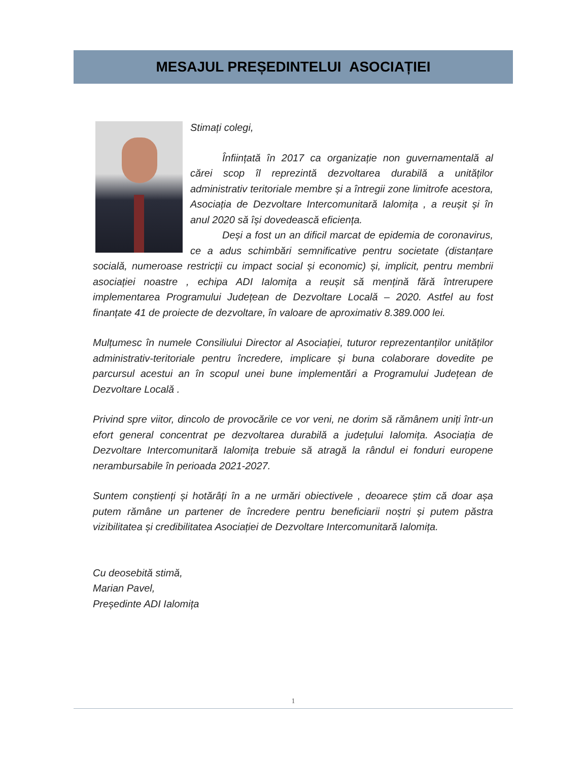MESAJUL PREȘEDINTELUI ASOCIAȚIEI
Stimați colegi,
Înființată în 2017 ca organizație non guvernamentală al cărei scop îl reprezintă dezvoltarea durabilă a unităților administrativ teritoriale membre și a întregii zone limitrofe acestora, Asociația de Dezvoltare Intercomunitară Ialomița , a reușit și în anul 2020 să își dovedească eficiența.
Deși a fost un an dificil marcat de epidemia de coronavirus, ce a adus schimbări semnificative pentru societate (distanțare socială, numeroase restricții cu impact social și economic) și, implicit, pentru membrii asociației noastre , echipa ADI Ialomița a reușit să mențină fără întrerupere implementarea Programului Județean de Dezvoltare Locală – 2020. Astfel au fost finanțate 41 de proiecte de dezvoltare, în valoare de aproximativ 8.389.000 lei.
Mulțumesc în numele Consiliului Director al Asociației, tuturor reprezentanților unităților administrativ-teritoriale pentru încredere, implicare și buna colaborare dovedite pe parcursul acestui an în scopul unei bune implementări a Programului Județean de Dezvoltare Locală .
Privind spre viitor, dincolo de provocările ce vor veni, ne dorim să rămânem uniți într-un efort general concentrat pe dezvoltarea durabilă a județului Ialomița. Asociația de Dezvoltare Intercomunitară Ialomița trebuie să atragă la rândul ei fonduri europene nerambursabile în perioada 2021-2027.
Suntem conștienți și hotărâți în a ne urmări obiectivele , deoarece știm că doar așa putem rămâne un partener de încredere pentru beneficiarii noștri și putem păstra vizibilitatea și credibilitatea Asociației de Dezvoltare Intercomunitară Ialomița.
Cu deosebită stimă,
Marian Pavel,
Președinte ADI Ialomița
1